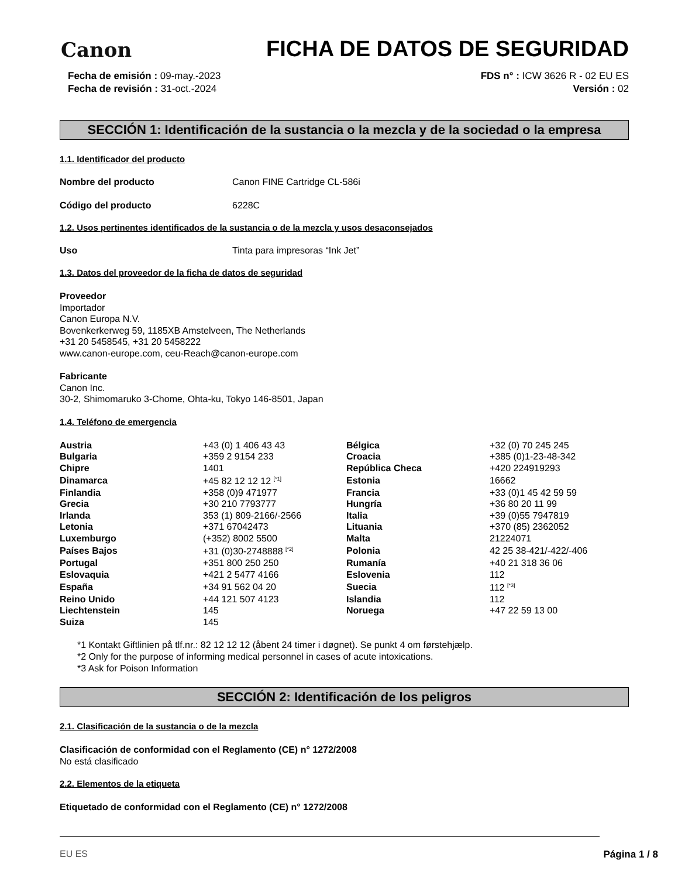Canon
FICHA DE DATOS DE SEGURIDAD
Fecha de emisión : 09-may.-2023
Fecha de revisión : 31-oct.-2024
FDS n° : ICW 3626 R - 02 EU ES
Versión : 02
SECCIÓN 1: Identificación de la sustancia o la mezcla y de la sociedad o la empresa
1.1. Identificador del producto
Nombre del producto Canon FINE Cartridge CL-586i
Código del producto 6228C
1.2. Usos pertinentes identificados de la sustancia o de la mezcla y usos desaconsejados
Uso Tinta para impresoras “Ink Jet”
1.3. Datos del proveedor de la ficha de datos de seguridad
Proveedor
Importador
Canon Europa N.V.
Bovenkerkerweg 59, 1185XB Amstelveen, The Netherlands
+31 20 5458545, +31 20 5458222
www.canon-europe.com, ceu-Reach@canon-europe.com
Fabricante
Canon Inc.
30-2, Shimomaruko 3-Chome, Ohta-ku, Tokyo 146-8501, Japan
1.4. Teléfono de emergencia
| Austria | +43 (0) 1 406 43 43 | Bélgica | +32 (0) 70 245 245 |
| Bulgaria | +359 2 9154 233 | Croacia | +385 (0)1-23-48-342 |
| Chipre | 1401 | República Checa | +420 224919293 |
| Dinamarca | +45 82 12 12 12 <sup>[*1]</sup> | Estonia | 16662 |
| Finlandia | +358 (0)9 471977 | Francia | +33 (0)1 45 42 59 59 |
| Grecia | +30 210 7793777 | Hungría | +36 80 20 11 99 |
| Irlanda | 353 (1) 809-2166/-2566 | Italia | +39 (0)55 7947819 |
| Letonia | +371 67042473 | Lituania | +370 (85) 2362052 |
| Luxemburgo | (+352) 8002 5500 | Malta | 21224071 |
| Países Bajos | +31 (0)30-2748888 <sup>[*2]</sup> | Polonia | 42 25 38-421/-422/-406 |
| Portugal | +351 800 250 250 | Rumanía | +40 21 318 36 06 |
| Eslovaquia | +421 2 5477 4166 | Eslovenia | 112 |
| España | +34 91 562 04 20 | Suecia | 112 <sup>[*3]</sup> |
| Reino Unido | +44 121 507 4123 | Islandia | 112 |
| Liechtenstein | 145 | Noruega | +47 22 59 13 00 |
| Suiza | 145 | | |
*1 Kontakt Giftlinien på tlf.nr.: 82 12 12 12 (åbent 24 timer i døgnet). Se punkt 4 om førstehjælp.
*2 Only for the purpose of informing medical personnel in cases of acute intoxications.
*3 Ask for Poison Information
SECCIÓN 2: Identificación de los peligros
2.1. Clasificación de la sustancia o de la mezcla
Clasificación de conformidad con el Reglamento (CE) n° 1272/2008
No está clasificado
2.2. Elementos de la etiqueta
Etiquetado de conformidad con el Reglamento (CE) n° 1272/2008
EU ES Página 1 / 8